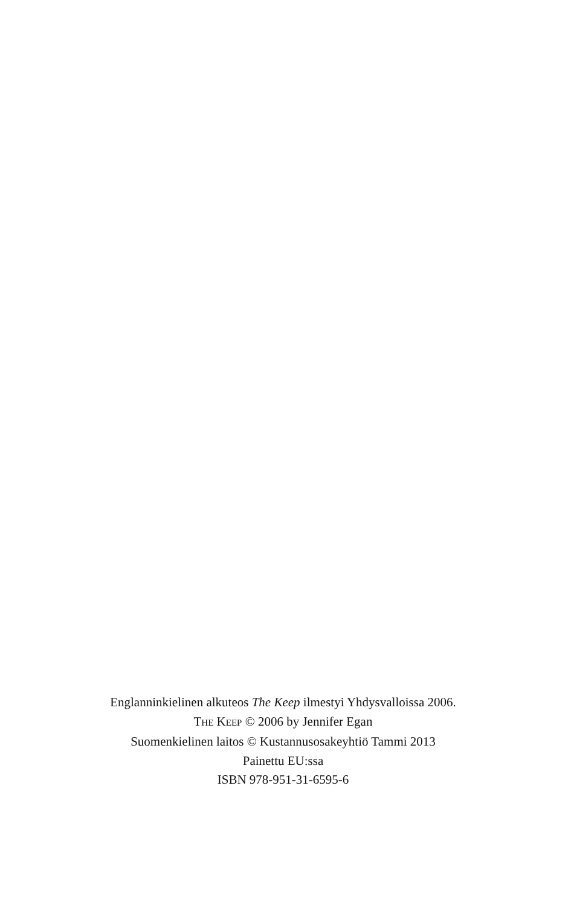Englanninkielinen alkuteos The Keep ilmestyi Yhdysvalloissa 2006.
THE KEEP © 2006 by Jennifer Egan
Suomenkielinen laitos © Kustannusosakeyhtiö Tammi 2013
Painettu EU:ssa
ISBN 978-951-31-6595-6